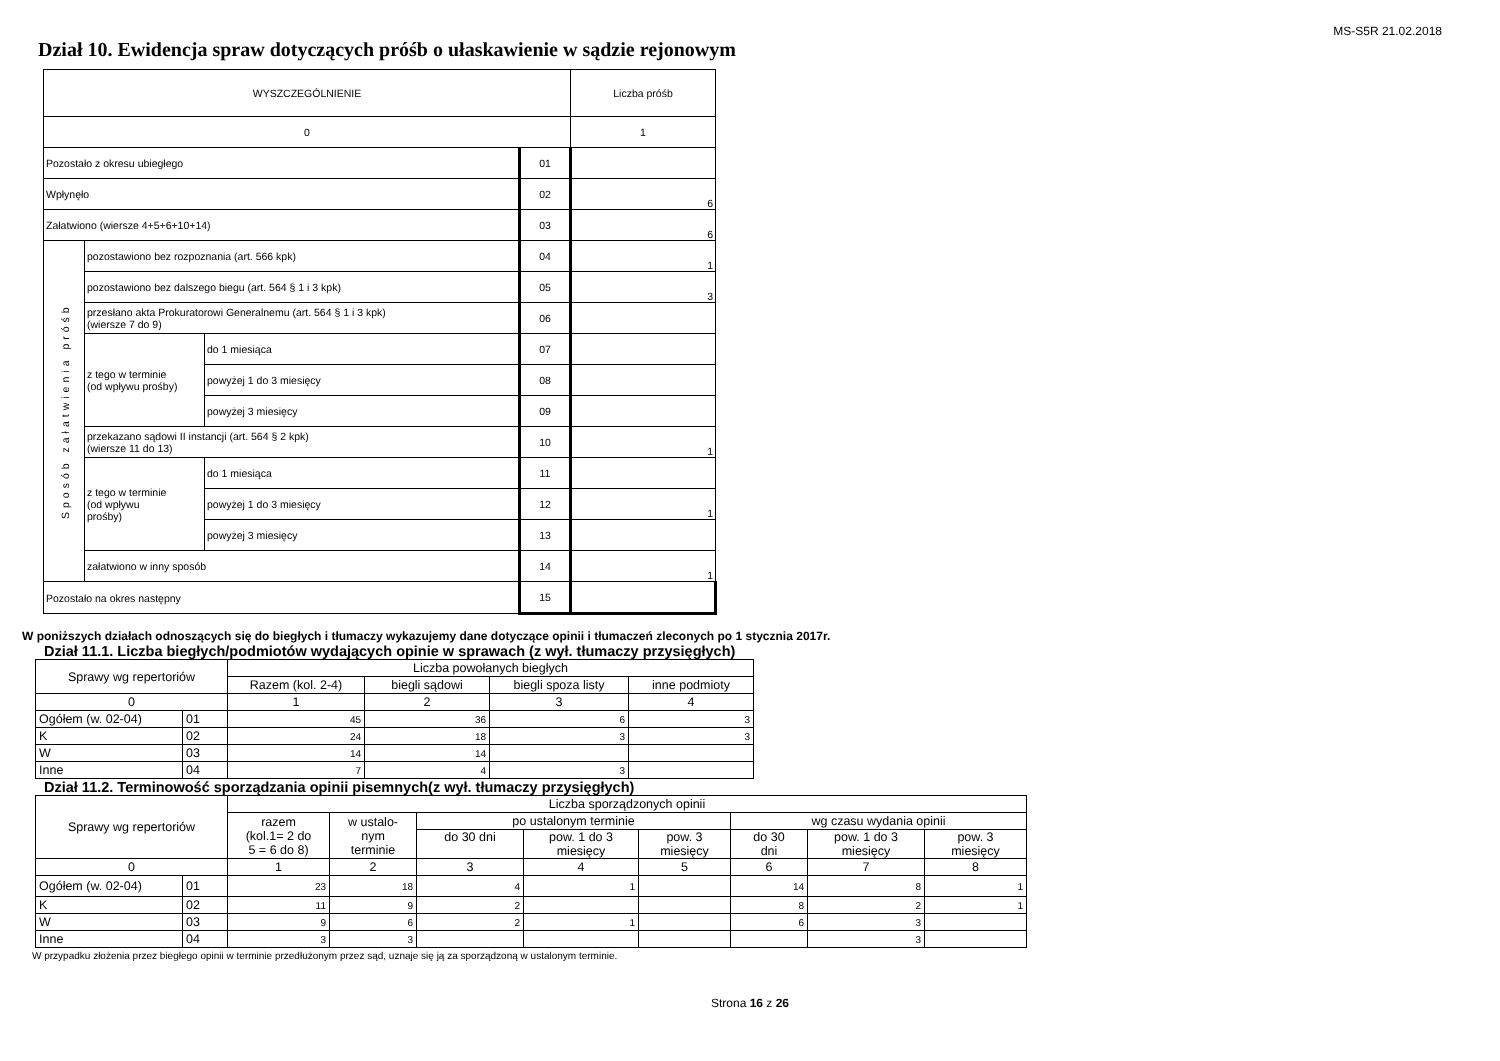MS-S5R 21.02.2018
Dział 10. Ewidencja spraw dotyczących próśb o ułaskawienie w sądzie rejonowym
| WYSZCZEGÓLNIENIE | | | | Liczba próśb |
| 0 | | | | 1 |
| Pozostało z okresu ubiegłego | | | 01 | |
| Wpłynęło | | | 02 | 6 |
| Załatwiono (wiersze 4+5+6+10+14) | | | 03 | 6 |
| Sposób załatwienia próśb | pozostawiono bez rozpoznania (art. 566 kpk) | | 04 | 1 |
| | pozostawiono bez dalszego biegu (art. 564 § 1 i 3 kpk) | | 05 | 3 |
| | przesłano akta Prokuratorowi Generalnemu (art. 564 § 1 i 3 kpk) (wiersze 7 do 9) | | 06 | |
| | z tego w terminie (od wpływu prośby) | do 1 miesiąca | 07 | |
| | | powyżej 1 do 3 miesięcy | 08 | |
| | | powyżej 3 miesięcy | 09 | |
| | przekazano sądowi II instancji (art. 564 § 2 kpk) (wiersze 11 do 13) | | 10 | 1 |
| | z tego w terminie (od wpływu prośby) | do 1 miesiąca | 11 | |
| | | powyżej 1 do 3 miesięcy | 12 | 1 |
| | | powyżej 3 miesięcy | 13 | |
| | załatwiono w inny sposób | | 14 | 1 |
| Pozostało na okres następny | | | 15 | |
W poniższych działach odnoszących się do biegłych i tłumaczy wykazujemy dane dotyczące opinii i tłumaczeń zleconych po 1 stycznia 2017r.
Dział 11.1. Liczba biegłych/podmiotów wydających opinie w sprawach (z wył. tłumaczy przysięgłych)
| Sprawy wg repertoriów | | Liczba powołanych biegłych | | | |
| | | Razem (kol. 2-4) | biegli sądowi | biegli spoza listy | inne podmioty |
| 0 | | 1 | 2 | 3 | 4 |
| Ogółem (w. 02-04) | 01 | 45 | 36 | 6 | 3 |
| K | 02 | 24 | 18 | 3 | 3 |
| W | 03 | 14 | 14 | | |
| Inne | 04 | 7 | 4 | 3 | |
Dział 11.2. Terminowość sporządzania opinii pisemnych(z wył. tłumaczy przysięgłych)
| Sprawy wg repertoriów | | Liczba sporządzonych opinii | | | | | | | |
| | | razem (kol.1= 2 do 5 = 6 do 8) | w ustalo- nym terminie | po ustalonym terminie | | | wg czasu wydania opinii | | |
| | | | | do 30 dni | pow. 1 do 3 miesięcy | pow. 3 miesięcy | do 30 dni | pow. 1 do 3 miesięcy | pow. 3 miesięcy |
| 0 | | 1 | 2 | 3 | 4 | 5 | 6 | 7 | 8 |
| Ogółem (w. 02-04) | 01 | 23 | 18 | 4 | 1 | | 14 | 8 | 1 |
| K | 02 | 11 | 9 | 2 | | | 8 | 2 | 1 |
| W | 03 | 9 | 6 | 2 | 1 | | 6 | 3 | |
| Inne | 04 | 3 | 3 | | | | | 3 | |
W przypadku złożenia przez biegłego opinii w terminie przedłużonym przez sąd, uznaje się ją za sporządzoną w ustalonym terminie.
Strona 16 z 26